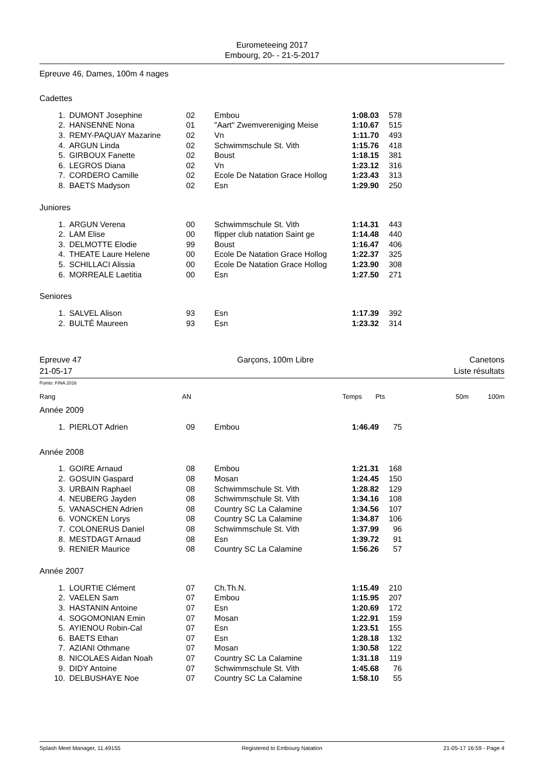Eurometeeing 2017
Embourg, 20- - 21-5-2017
Epreuve 46, Dames, 100m 4 nages
Cadettes
| 1. | DUMONT Josephine | 02 | Embou | 1:08.03 | 578 |
| 2. | HANSENNE Nona | 01 | "Aart" Zwemvereniging Meise | 1:10.67 | 515 |
| 3. | REMY-PAQUAY Mazarine | 02 | Vn | 1:11.70 | 493 |
| 4. | ARGUN Linda | 02 | Schwimmschule St. Vith | 1:15.76 | 418 |
| 5. | GIRBOUX Fanette | 02 | Boust | 1:18.15 | 381 |
| 6. | LEGROS Diana | 02 | Vn | 1:23.12 | 316 |
| 7. | CORDERO Camille | 02 | Ecole De Natation Grace Hollog | 1:23.43 | 313 |
| 8. | BAETS Madyson | 02 | Esn | 1:29.90 | 250 |
Juniores
| 1. | ARGUN Verena | 00 | Schwimmschule St. Vith | 1:14.31 | 443 |
| 2. | LAM Elise | 00 | flipper club natation Saint ge | 1:14.48 | 440 |
| 3. | DELMOTTE Elodie | 99 | Boust | 1:16.47 | 406 |
| 4. | THEATE Laure Helene | 00 | Ecole De Natation Grace Hollog | 1:22.37 | 325 |
| 5. | SCHILLACI Alissia | 00 | Ecole De Natation Grace Hollog | 1:23.90 | 308 |
| 6. | MORREALE Laetitia | 00 | Esn | 1:27.50 | 271 |
Seniores
| 1. | SALVEL Alison | 93 | Esn | 1:17.39 | 392 |
| 2. | BULTÉ Maureen | 93 | Esn | 1:23.32 | 314 |
Epreuve 47 Garçons, 100m Libre Canetons
21-05-17 Liste résultats
Points: FINA 2016
| Rang | AN | Temps | Pts | 50m | 100m |
Année 2009
| 1. | PIERLOT Adrien | 09 | Embou | 1:46.49 | 75 |
Année 2008
| 1. | GOIRE Arnaud | 08 | Embou | 1:21.31 | 168 |
| 2. | GOSUIN Gaspard | 08 | Mosan | 1:24.45 | 150 |
| 3. | URBAIN Raphael | 08 | Schwimmschule St. Vith | 1:28.82 | 129 |
| 4. | NEUBERG Jayden | 08 | Schwimmschule St. Vith | 1:34.16 | 108 |
| 5. | VANASCHEN Adrien | 08 | Country SC La Calamine | 1:34.56 | 107 |
| 6. | VONCKEN Lorys | 08 | Country SC La Calamine | 1:34.87 | 106 |
| 7. | COLONERUS Daniel | 08 | Schwimmschule St. Vith | 1:37.99 | 96 |
| 8. | MESTDAGT Arnaud | 08 | Esn | 1:39.72 | 91 |
| 9. | RENIER Maurice | 08 | Country SC La Calamine | 1:56.26 | 57 |
Année 2007
| 1. | LOURTIE Clément | 07 | Ch.Th.N. | 1:15.49 | 210 |
| 2. | VAELEN Sam | 07 | Embou | 1:15.95 | 207 |
| 3. | HASTANIN Antoine | 07 | Esn | 1:20.69 | 172 |
| 4. | SOGOMONIAN Emin | 07 | Mosan | 1:22.91 | 159 |
| 5. | AYIENOU Robin-Cal | 07 | Esn | 1:23.51 | 155 |
| 6. | BAETS Ethan | 07 | Esn | 1:28.18 | 132 |
| 7. | AZIANI Othmane | 07 | Mosan | 1:30.58 | 122 |
| 8. | NICOLAES Aidan Noah | 07 | Country SC La Calamine | 1:31.18 | 119 |
| 9. | DIDY Antoine | 07 | Schwimmschule St. Vith | 1:45.68 | 76 |
| 10. | DELBUSHAYE Noe | 07 | Country SC La Calamine | 1:58.10 | 55 |
Splash Meet Manager, 11.49155 Registered to Embourg Natation 21-05-17 16:59 - Page 4